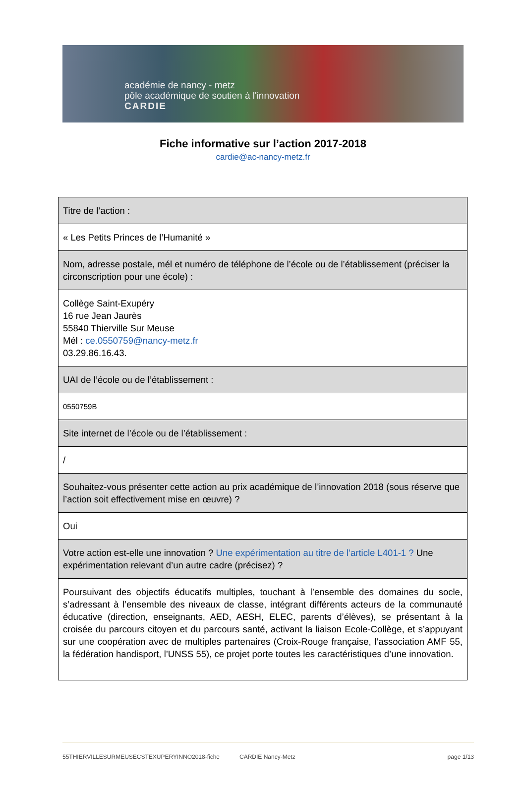académie de nancy - metz
pôle académique de soutien à l'innovation
CARDIE
Fiche informative sur l’action 2017-2018
cardie@ac-nancy-metz.fr
| Titre de l’action : |
| « Les Petits Princes de l’Humanité » |
| Nom, adresse postale, mél et numéro de téléphone de l’école ou de l’établissement (préciser la circonscription pour une école) : |
| Collège Saint-Exupéry 16 rue Jean Jaurès 55840 Thierville Sur Meuse Mél : ce.0550759@nancy-metz.fr 03.29.86.16.43. |
| UAI de l’école ou de l’établissement : |
| 0550759B |
| Site internet de l’école ou de l’établissement : |
| / |
| Souhaitez-vous présenter cette action au prix académique de l’innovation 2018 (sous réserve que l’action soit effectivement mise en œuvre) ? |
| Oui |
| Votre action est-elle une innovation ? Une expérimentation au titre de l’article L401-1 ? Une expérimentation relevant d’un autre cadre (précisez) ? |
| Poursuivant des objectifs éducatifs multiples, touchant à l’ensemble des domaines du socle, s’adressant à l’ensemble des niveaux de classe, intégrant différents acteurs de la communauté éducative (direction, enseignants, AED, AESH, ELEC, parents d’élèves), se présentant à la croisée du parcours citoyen et du parcours santé, activant la liaison Ecole-Collège, et s’appuyant sur une coopération avec de multiples partenaires (Croix-Rouge française, l’association AMF 55, la fédération handisport, l’UNSS 55), ce projet porte toutes les caractéristiques d’une innovation. |
55THIERVILLESURMEUSECSTEXUPERYINNO2018-fiche CARDIE Nancy-Metz page 1/13